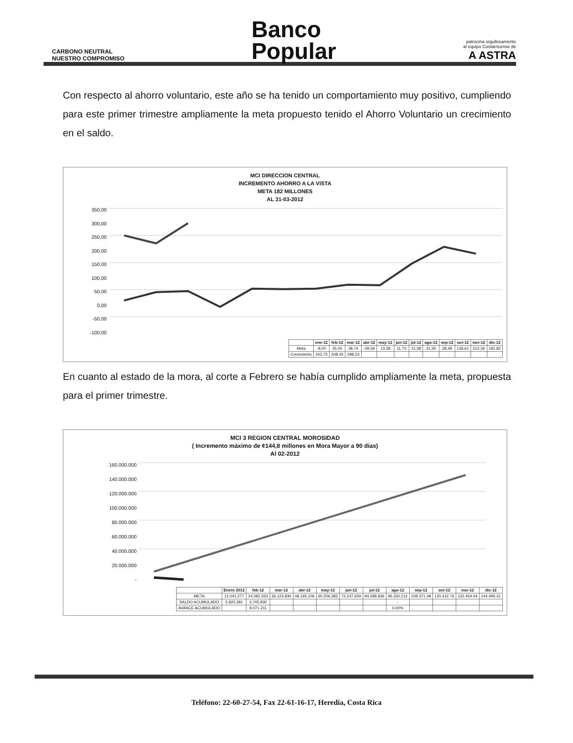CARBONO NEUTRAL
NUESTRO COMPROMISO
Banco
Popular
patrocina orgullosamente
al equipo Costarricense de
A ASTRA
Con respecto al ahorro voluntario, este año se ha tenido un comportamiento muy positivo, cumpliendo para este primer trimestre ampliamente la meta propuesto tenido el Ahorro Voluntario un crecimiento en el saldo.
MCI DIRECCION CENTRAL
INCREMENTO AHORRO A LA VISTA
META 182 MILLONES
AL 31-03-2012
350,00
300,00
250,00
200,00
150,00
100,00
50,00
0,00
-50,00
-100,00
| | ene-12 | feb-12 | mar-12 | abr-12 | may-12 | jun-12 | jul-12 | ago-12 | sep-12 | oct-12 | nov-12 | dic-12 |
| --- | --- | --- | --- | --- | --- | --- | --- | --- | --- | --- | --- | --- |
| Meta | -8,00 | 35,00 | 38,74 | -39,59 | 13,38 | 11,73 | 12,38 | 31,35 | 28,48 | 136,61 | 212,36 | 181,82 |
| Crecimiento | 243,75 | 208,43 | 298,23 | | | | | | | | | |
En cuanto al estado de la mora, al corte a Febrero se había cumplido ampliamente la meta, propuesta para el primer trimestre.
MCI 3 REGION CENTRAL MOROSIDAD
( Incremento máximo de ¢144,8 millones en Mora Mayor a 90 dias)
Al 02-2012
160.000.000
140.000.000
120.000.000
100.000.000
80.000.000
60.000.000
40.000.000
20.000.000
-
| | Enero 2012 | feb-12 | mar-12 | abr-12 | may-12 | jun-12 | jul-12 | ago-12 | sep-12 | oct-12 | nov-12 | dic-12 |
| --- | --- | --- | --- | --- | --- | --- | --- | --- | --- | --- | --- | --- |
| META | 12.041.277 | 24.082.553 | 36.123.830 | 48.165.106 | 60.206.383 | 72.247.659 | 84.288.936 | 96.330.212 | 108.371.48 | 120.412.76 | 132.454.04 | 144.495.31 |
| SALDO ACUMULADO | 5.925.381 | 3.745.830 | | | | | | - | | | | |
| AVANCE ACUMULADO | | 9.071.211 | | | | | | 0,00% | | | | |
Teléfono: 22-60-27-54, Fax 22-61-16-17, Heredia, Costa Rica